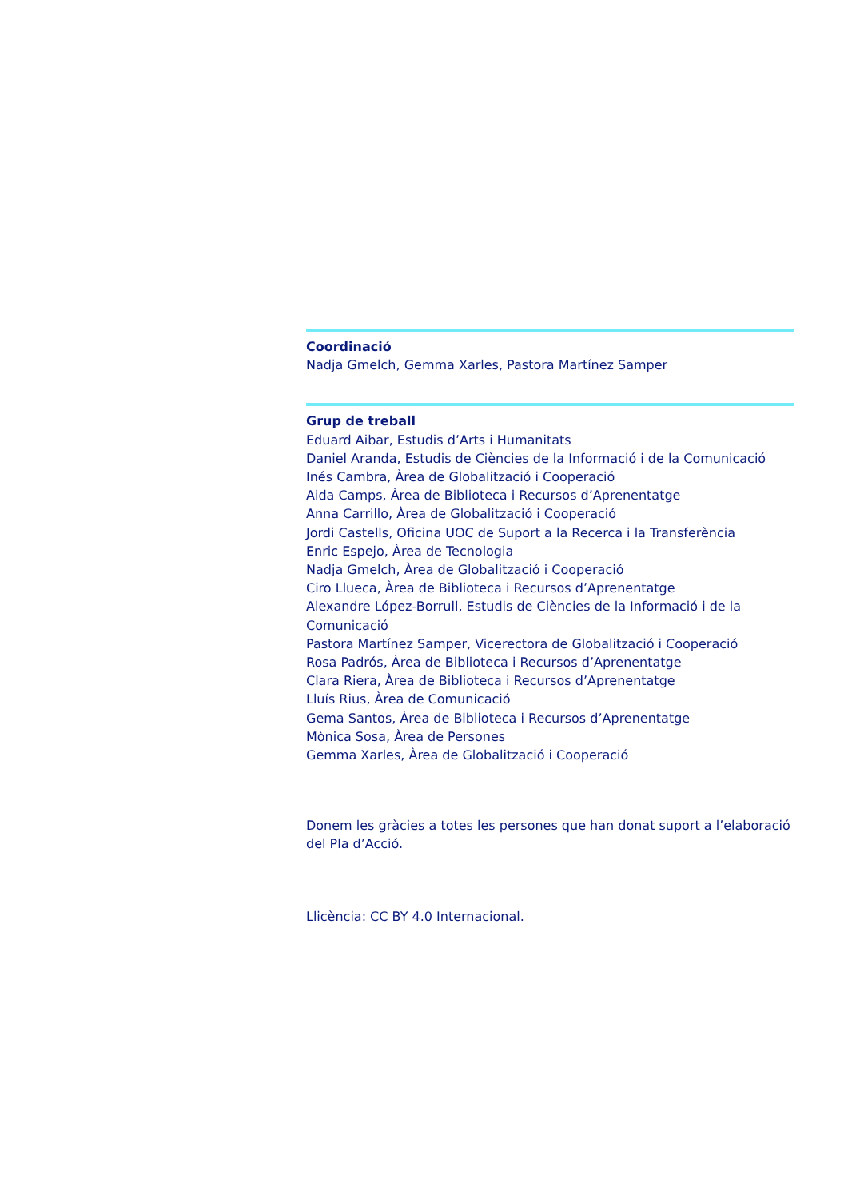Coordinació
Nadja Gmelch, Gemma Xarles, Pastora Martínez Samper
Grup de treball
Eduard Aibar, Estudis d’Arts i Humanitats
Daniel Aranda, Estudis de Ciències de la Informació i de la Comunicació
Inés Cambra, Àrea de Globalització i Cooperació
Aida Camps, Àrea de Biblioteca i Recursos d’Aprenentatge
Anna Carrillo, Àrea de Globalització i Cooperació
Jordi Castells, Oficina UOC de Suport a la Recerca i la Transferència
Enric Espejo, Àrea de Tecnologia
Nadja Gmelch, Àrea de Globalització i Cooperació
Ciro Llueca, Àrea de Biblioteca i Recursos d’Aprenentatge
Alexandre López-Borrull, Estudis de Ciències de la Informació i de la Comunicació
Pastora Martínez Samper, Vicerectora de Globalització i Cooperació
Rosa Padrós, Àrea de Biblioteca i Recursos d’Aprenentatge
Clara Riera, Àrea de Biblioteca i Recursos d’Aprenentatge
Lluís Rius, Àrea de Comunicació
Gema Santos, Àrea de Biblioteca i Recursos d’Aprenentatge
Mònica Sosa, Àrea de Persones
Gemma Xarles, Àrea de Globalització i Cooperació
Donem les gràcies a totes les persones que han donat suport a l’elaboració del Pla d’Acció.
Llicència: CC BY 4.0 Internacional.